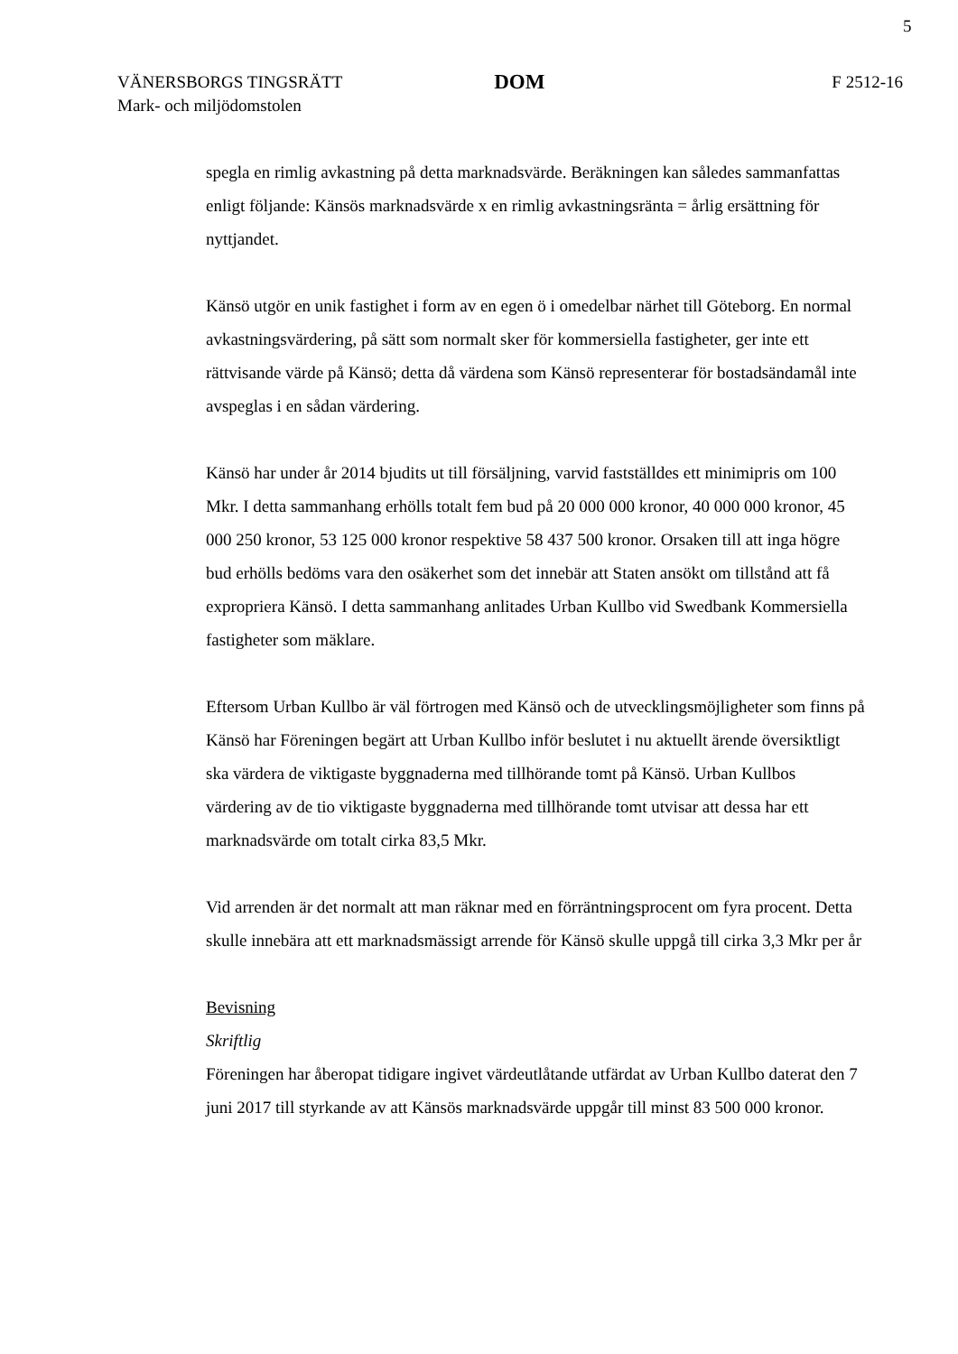5
VÄNERSBORGS TINGSRÄTT
Mark- och miljödomstolen
DOM
F 2512-16
spegla en rimlig avkastning på detta marknadsvärde. Beräkningen kan således sammanfattas enligt följande: Känsös marknadsvärde x en rimlig avkastningsränta = årlig ersättning för nyttjandet.
Känsö utgör en unik fastighet i form av en egen ö i omedelbar närhet till Göteborg. En normal avkastningsvärdering, på sätt som normalt sker för kommersiella fastigheter, ger inte ett rättvisande värde på Känsö; detta då värdena som Känsö representerar för bostadsändamål inte avspeglas i en sådan värdering.
Känsö har under år 2014 bjudits ut till försäljning, varvid fastställdes ett minimipris om 100 Mkr. I detta sammanhang erhölls totalt fem bud på 20 000 000 kronor, 40 000 000 kronor, 45 000 250 kronor, 53 125 000 kronor respektive 58 437 500 kronor. Orsaken till att inga högre bud erhölls bedöms vara den osäkerhet som det innebär att Staten ansökt om tillstånd att få expropriera Känsö. I detta sammanhang anlitades Urban Kullbo vid Swedbank Kommersiella fastigheter som mäklare.
Eftersom Urban Kullbo är väl förtrogen med Känsö och de utvecklingsmöjligheter som finns på Känsö har Föreningen begärt att Urban Kullbo inför beslutet i nu aktuellt ärende översiktligt ska värdera de viktigaste byggnaderna med tillhörande tomt på Känsö. Urban Kullbos värdering av de tio viktigaste byggnaderna med tillhörande tomt utvisar att dessa har ett marknadsvärde om totalt cirka 83,5 Mkr.
Vid arrenden är det normalt att man räknar med en förräntningsprocent om fyra procent. Detta skulle innebära att ett marknadsmässigt arrende för Känsö skulle uppgå till cirka 3,3 Mkr per år
Bevisning
Skriftlig
Föreningen har åberopat tidigare ingivet värdeutlåtande utfärdat av Urban Kullbo daterat den 7 juni 2017 till styrkande av att Känsös marknadsvärde uppgår till minst 83 500 000 kronor.